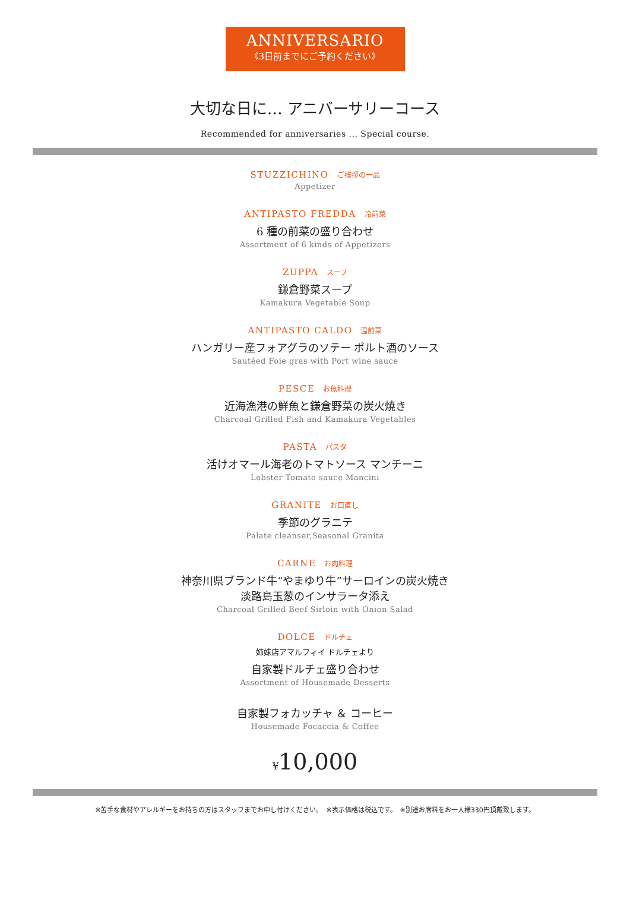ANNIVERSARIO
《3日前までにご予約ください》
大切な日に… アニバーサリーコース
Recommended for anniversaries ... Special course.
STUZZICHINO ご挨拶の一品
Appetizer
ANTIPASTO FREDDA 冷前菜
6 種の前菜の盛り合わせ
Assortment of 6 kinds of Appetizers
ZUPPA スープ
鎌倉野菜スープ
Kamakura Vegetable Soup
ANTIPASTO CALDO 温前菜
ハンガリー産フォアグラのソテー ポルト酒のソース
Sautéed Foie gras with Port wine sauce
PESCE お魚料理
近海漁港の鮮魚と鎌倉野菜の炭火焼き
Charcoal Grilled Fish and Kamakura Vegetables
PASTA パスタ
活けオマール海老のトマトソース マンチーニ
Lobster Tomato sauce Mancini
GRANITE お口直し
季節のグラニテ
Palate cleanser,Seasonal Granita
CARNE お肉料理
神奈川県ブランド牛“やまゆり牛”サーロインの炭火焼き
淡路島玉葱のインサラータ添え
Charcoal Grilled Beef Sirloin with Onion Salad
DOLCE ドルチェ
姉妹店アマルフィイ ドルチェより
自家製ドルチェ盛り合わせ
Assortment of Housemade Desserts
自家製フォカッチャ ＆ コーヒー
Housemade Focaccia & Coffee
¥10,000
※苦手な食材やアレルギーをお持ちの方はスタッフまでお申し付けください。　※表示価格は税込です。　※別途お席料をお一人様330円頂戴致します。